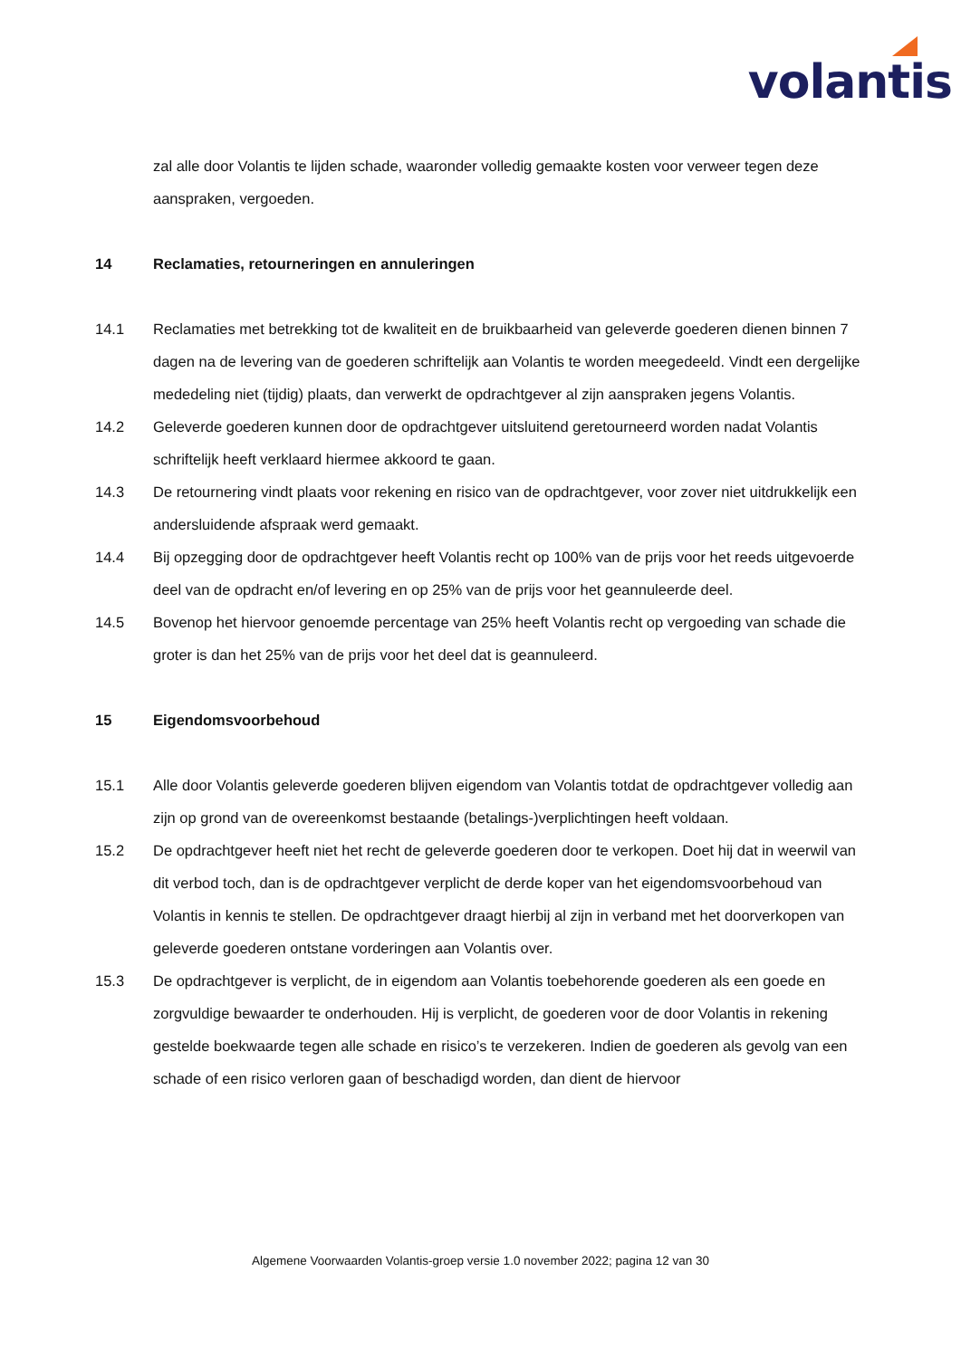volantis
zal alle door Volantis te lijden schade, waaronder volledig gemaakte kosten voor verweer tegen deze aanspraken, vergoeden.
14 Reclamaties, retourneringen en annuleringen
14.1 Reclamaties met betrekking tot de kwaliteit en de bruikbaarheid van geleverde goederen dienen binnen 7 dagen na de levering van de goederen schriftelijk aan Volantis te worden meegedeeld. Vindt een dergelijke mededeling niet (tijdig) plaats, dan verwerkt de opdrachtgever al zijn aanspraken jegens Volantis.
14.2 Geleverde goederen kunnen door de opdrachtgever uitsluitend geretourneerd worden nadat Volantis schriftelijk heeft verklaard hiermee akkoord te gaan.
14.3 De retournering vindt plaats voor rekening en risico van de opdrachtgever, voor zover niet uitdrukkelijk een andersluidende afspraak werd gemaakt.
14.4 Bij opzegging door de opdrachtgever heeft Volantis recht op 100% van de prijs voor het reeds uitgevoerde deel van de opdracht en/of levering en op 25% van de prijs voor het geannuleerde deel.
14.5 Bovenop het hiervoor genoemde percentage van 25% heeft Volantis recht op vergoeding van schade die groter is dan het 25% van de prijs voor het deel dat is geannuleerd.
15 Eigendomsvoorbehoud
15.1 Alle door Volantis geleverde goederen blijven eigendom van Volantis totdat de opdrachtgever volledig aan zijn op grond van de overeenkomst bestaande (betalings-)verplichtingen heeft voldaan.
15.2 De opdrachtgever heeft niet het recht de geleverde goederen door te verkopen. Doet hij dat in weerwil van dit verbod toch, dan is de opdrachtgever verplicht de derde koper van het eigendomsvoorbehoud van Volantis in kennis te stellen. De opdrachtgever draagt hierbij al zijn in verband met het doorverkopen van geleverde goederen ontstane vorderingen aan Volantis over.
15.3 De opdrachtgever is verplicht, de in eigendom aan Volantis toebehorende goederen als een goede en zorgvuldige bewaarder te onderhouden. Hij is verplicht, de goederen voor de door Volantis in rekening gestelde boekwaarde tegen alle schade en risico’s te verzekeren. Indien de goederen als gevolg van een schade of een risico verloren gaan of beschadigd worden, dan dient de hiervoor
Algemene Voorwaarden Volantis-groep versie 1.0 november 2022; pagina 12 van 30